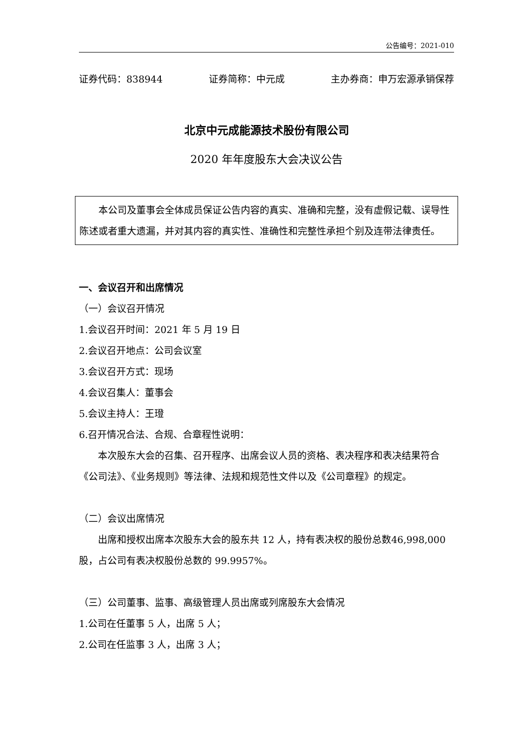公告编号：2021-010
证券代码：838944 证券简称：中元成 主办券商：申万宏源承销保荐
北京中元成能源技术股份有限公司
2020 年年度股东大会决议公告
本公司及董事会全体成员保证公告内容的真实、准确和完整，没有虚假记载、误导性陈述或者重大遗漏，并对其内容的真实性、准确性和完整性承担个别及连带法律责任。
一、会议召开和出席情况
（一）会议召开情况
1.会议召开时间：2021 年 5 月 19 日
2.会议召开地点：公司会议室
3.会议召开方式：现场
4.会议召集人：董事会
5.会议主持人：王璒
6.召开情况合法、合规、合章程性说明：
本次股东大会的召集、召开程序、出席会议人员的资格、表决程序和表决结果符合《公司法》、《业务规则》等法律、法规和规范性文件以及《公司章程》的规定。
（二）会议出席情况
出席和授权出席本次股东大会的股东共 12 人，持有表决权的股份总数46,998,000 股，占公司有表决权股份总数的 99.9957%。
（三）公司董事、监事、高级管理人员出席或列席股东大会情况
1.公司在任董事 5 人，出席 5 人；
2.公司在任监事 3 人，出席 3 人；